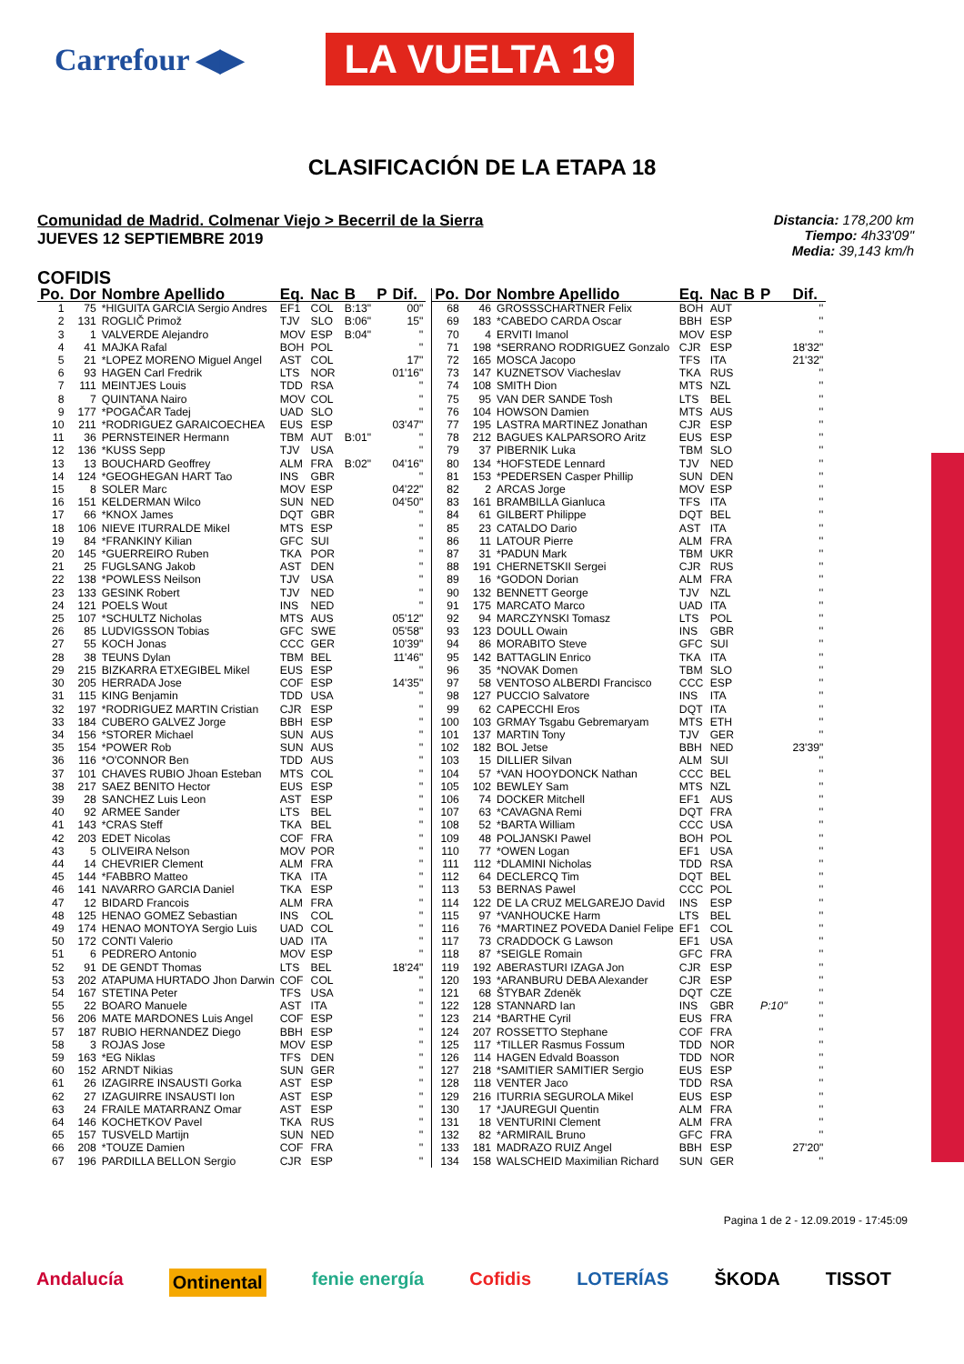Carrefour ◀▶ LA VUELTA 19
CLASIFICACIÓN DE LA ETAPA 18
Comunidad de Madrid. Colmenar Viejo > Becerril de la Sierra
JUEVES 12 SEPTIEMBRE 2019
Distancia: 178,200 km
Tiempo: 4h33'09"
Media: 39,143 km/h
COFIDIS
| Po. | Dor | Nombre Apellido | Eq. | Nac | B | P | Dif. |
| --- | --- | --- | --- | --- | --- | --- | --- |
| 1 | 75 | *HIGUITA GARCIA Sergio Andres | EF1 | COL | B:13" | | 00" |
| 2 | 131 | ROGLIČ Primož | TJV | SLO | B:06" | | 15" |
| 3 | 1 | VALVERDE Alejandro | MOV | ESP | B:04" | | '' |
| 4 | 41 | MAJKA Rafal | BOH | POL | | | '' |
| 5 | 21 | *LOPEZ MORENO Miguel Angel | AST | COL | | | 17" |
| 6 | 93 | HAGEN Carl Fredrik | LTS | NOR | | | 01'16" |
| 7 | 111 | MEINTJES Louis | TDD | RSA | | | '' |
| 8 | 7 | QUINTANA Nairo | MOV | COL | | | '' |
| 9 | 177 | *POGAČAR Tadej | UAD | SLO | | | '' |
| 10 | 211 | *RODRIGUEZ GARAICOECHEA | EUS | ESP | | | 03'47" |
| 11 | 36 | PERNSTEINER Hermann | TBM | AUT | B:01" | | '' |
| 12 | 136 | *KUSS Sepp | TJV | USA | | | '' |
| 13 | 13 | BOUCHARD Geoffrey | ALM | FRA | B:02" | | 04'16" |
| 14 | 124 | *GEOGHEGAN HART Tao | INS | GBR | | | '' |
| 15 | 8 | SOLER Marc | MOV | ESP | | | 04'22" |
| 16 | 151 | KELDERMAN Wilco | SUN | NED | | | 04'50" |
| 17 | 66 | *KNOX James | DQT | GBR | | | '' |
| 18 | 106 | NIEVE ITURRALDE Mikel | MTS | ESP | | | '' |
| 19 | 84 | *FRANKINY Kilian | GFC | SUI | | | '' |
| 20 | 145 | *GUERREIRO Ruben | TKA | POR | | | '' |
| 21 | 25 | FUGLSANG Jakob | AST | DEN | | | '' |
| 22 | 138 | *POWLESS Neilson | TJV | USA | | | '' |
| 23 | 133 | GESINK Robert | TJV | NED | | | '' |
| 24 | 121 | POELS Wout | INS | NED | | | '' |
| 25 | 107 | *SCHULTZ Nicholas | MTS | AUS | | | 05'12" |
| 26 | 85 | LUDVIGSSON Tobias | GFC | SWE | | | 05'58" |
| 27 | 55 | KOCH Jonas | CCC | GER | | | 10'39" |
| 28 | 38 | TEUNS Dylan | TBM | BEL | | | 11'46" |
| 29 | 215 | BIZKARRA ETXEGIBEL Mikel | EUS | ESP | | | '' |
| 30 | 205 | HERRADA Jose | COF | ESP | | | 14'35" |
| 31 | 115 | KING Benjamin | TDD | USA | | | '' |
| 32 | 197 | *RODRIGUEZ MARTIN Cristian | CJR | ESP | | | '' |
| 33 | 184 | CUBERO GALVEZ Jorge | BBH | ESP | | | '' |
| 34 | 156 | *STORER Michael | SUN | AUS | | | '' |
| 35 | 154 | *POWER Rob | SUN | AUS | | | '' |
| 36 | 116 | *O'CONNOR Ben | TDD | AUS | | | '' |
| 37 | 101 | CHAVES RUBIO Jhoan Esteban | MTS | COL | | | '' |
| 38 | 217 | SAEZ BENITO Hector | EUS | ESP | | | '' |
| 39 | 28 | SANCHEZ Luis Leon | AST | ESP | | | '' |
| 40 | 92 | ARMEE Sander | LTS | BEL | | | '' |
| 41 | 143 | *CRAS Steff | TKA | BEL | | | '' |
| 42 | 203 | EDET Nicolas | COF | FRA | | | '' |
| 43 | 5 | OLIVEIRA Nelson | MOV | POR | | | '' |
| 44 | 14 | CHEVRIER Clement | ALM | FRA | | | '' |
| 45 | 144 | *FABBRO Matteo | TKA | ITA | | | '' |
| 46 | 141 | NAVARRO GARCIA Daniel | TKA | ESP | | | '' |
| 47 | 12 | BIDARD Francois | ALM | FRA | | | '' |
| 48 | 125 | HENAO GOMEZ Sebastian | INS | COL | | | '' |
| 49 | 174 | HENAO MONTOYA Sergio Luis | UAD | COL | | | '' |
| 50 | 172 | CONTI Valerio | UAD | ITA | | | '' |
| 51 | 6 | PEDRERO Antonio | MOV | ESP | | | '' |
| 52 | 91 | DE GENDT Thomas | LTS | BEL | | | 18'24" |
| 53 | 202 | ATAPUMA HURTADO Jhon Darwin | COF | COL | | | '' |
| 54 | 167 | STETINA Peter | TFS | USA | | | '' |
| 55 | 22 | BOARO Manuele | AST | ITA | | | '' |
| 56 | 206 | MATE MARDONES Luis Angel | COF | ESP | | | '' |
| 57 | 187 | RUBIO HERNANDEZ Diego | BBH | ESP | | | '' |
| 58 | 3 | ROJAS Jose | MOV | ESP | | | '' |
| 59 | 163 | *EG Niklas | TFS | DEN | | | '' |
| 60 | 152 | ARNDT Nikias | SUN | GER | | | '' |
| 61 | 26 | IZAGIRRE INSAUSTI Gorka | AST | ESP | | | '' |
| 62 | 27 | IZAGUIRRE INSAUSTI Ion | AST | ESP | | | '' |
| 63 | 24 | FRAILE MATARRANZ Omar | AST | ESP | | | '' |
| 64 | 146 | KOCHETKOV Pavel | TKA | RUS | | | '' |
| 65 | 157 | TUSVELD Martijn | SUN | NED | | | '' |
| 66 | 208 | *TOUZE Damien | COF | FRA | | | '' |
| 67 | 196 | PARDILLA BELLON Sergio | CJR | ESP | | | '' |
| Po. | Dor | Nombre Apellido | Eq. | Nac | B | P | Dif. |
| --- | --- | --- | --- | --- | --- | --- | --- |
| 68 | 46 | GROSSSCHARTNER Felix | BOH | AUT | | | '' |
| 69 | 183 | *CABEDO CARDA Oscar | BBH | ESP | | | '' |
| 70 | 4 | ERVITI Imanol | MOV | ESP | | | '' |
| 71 | 198 | *SERRANO RODRIGUEZ Gonzalo | CJR | ESP | | | 18'32" |
| 72 | 165 | MOSCA Jacopo | TFS | ITA | | | 21'32" |
| 73 | 147 | KUZNETSOV Viacheslav | TKA | RUS | | | '' |
| 74 | 108 | SMITH Dion | MTS | NZL | | | '' |
| 75 | 95 | VAN DER SANDE Tosh | LTS | BEL | | | '' |
| 76 | 104 | HOWSON Damien | MTS | AUS | | | '' |
| 77 | 195 | LASTRA MARTINEZ Jonathan | CJR | ESP | | | '' |
| 78 | 212 | BAGUES KALPARSORO Aritz | EUS | ESP | | | '' |
| 79 | 37 | PIBERNIK Luka | TBM | SLO | | | '' |
| 80 | 134 | *HOFSTEDE Lennard | TJV | NED | | | '' |
| 81 | 153 | *PEDERSEN Casper Phillip | SUN | DEN | | | '' |
| 82 | 2 | ARCAS Jorge | MOV | ESP | | | '' |
| 83 | 161 | BRAMBILLA Gianluca | TFS | ITA | | | '' |
| 84 | 61 | GILBERT Philippe | DQT | BEL | | | '' |
| 85 | 23 | CATALDO Dario | AST | ITA | | | '' |
| 86 | 11 | LATOUR Pierre | ALM | FRA | | | '' |
| 87 | 31 | *PADUN Mark | TBM | UKR | | | '' |
| 88 | 191 | CHERNETSKII Sergei | CJR | RUS | | | '' |
| 89 | 16 | *GODON Dorian | ALM | FRA | | | '' |
| 90 | 132 | BENNETT George | TJV | NZL | | | '' |
| 91 | 175 | MARCATO Marco | UAD | ITA | | | '' |
| 92 | 94 | MARCZYNSKI Tomasz | LTS | POL | | | '' |
| 93 | 123 | DOULL Owain | INS | GBR | | | '' |
| 94 | 86 | MORABITO Steve | GFC | SUI | | | '' |
| 95 | 142 | BATTAGLIN Enrico | TKA | ITA | | | '' |
| 96 | 35 | *NOVAK Domen | TBM | SLO | | | '' |
| 97 | 58 | VENTOSO ALBERDI Francisco | CCC | ESP | | | '' |
| 98 | 127 | PUCCIO Salvatore | INS | ITA | | | '' |
| 99 | 62 | CAPECCHI Eros | DQT | ITA | | | '' |
| 100 | 103 | GRMAY Tsgabu Gebremaryam | MTS | ETH | | | '' |
| 101 | 137 | MARTIN Tony | TJV | GER | | | '' |
| 102 | 182 | BOL Jetse | BBH | NED | | | 23'39" |
| 103 | 15 | DILLIER Silvan | ALM | SUI | | | '' |
| 104 | 57 | *VAN HOOYDONCK Nathan | CCC | BEL | | | '' |
| 105 | 102 | BEWLEY Sam | MTS | NZL | | | '' |
| 106 | 74 | DOCKER Mitchell | EF1 | AUS | | | '' |
| 107 | 63 | *CAVAGNA Remi | DQT | FRA | | | '' |
| 108 | 52 | *BARTA William | CCC | USA | | | '' |
| 109 | 48 | POLJANSKI Pawel | BOH | POL | | | '' |
| 110 | 77 | *OWEN Logan | EF1 | USA | | | '' |
| 111 | 112 | *DLAMINI Nicholas | TDD | RSA | | | '' |
| 112 | 64 | DECLERCQ Tim | DQT | BEL | | | '' |
| 113 | 53 | BERNAS Pawel | CCC | POL | | | '' |
| 114 | 122 | DE LA CRUZ MELGAREJO David | INS | ESP | | | '' |
| 115 | 97 | *VANHOUCKE Harm | LTS | BEL | | | '' |
| 116 | 76 | *MARTINEZ POVEDA Daniel Felipe | EF1 | COL | | | '' |
| 117 | 73 | CRADDOCK G Lawson | EF1 | USA | | | '' |
| 118 | 87 | *SEIGLE Romain | GFC | FRA | | | '' |
| 119 | 192 | ABERASTURI IZAGA Jon | CJR | ESP | | | '' |
| 120 | 193 | *ARANBURU DEBA Alexander | CJR | ESP | | | '' |
| 121 | 68 | ŠTYBAR Zdeněk | DQT | CZE | | | '' |
| 122 | 128 | STANNARD Ian | INS | GBR | | P:10" | '' |
| 123 | 214 | *BARTHE Cyril | EUS | FRA | | | '' |
| 124 | 207 | ROSSETTO Stephane | COF | FRA | | | '' |
| 125 | 117 | *TILLER Rasmus Fossum | TDD | NOR | | | '' |
| 126 | 114 | HAGEN Edvald Boasson | TDD | NOR | | | '' |
| 127 | 218 | *SAMITIER SAMITIER Sergio | EUS | ESP | | | '' |
| 128 | 118 | VENTER Jaco | TDD | RSA | | | '' |
| 129 | 216 | ITURRIA SEGUROLA Mikel | EUS | ESP | | | '' |
| 130 | 17 | *JAUREGUI Quentin | ALM | FRA | | | '' |
| 131 | 18 | VENTURINI Clement | ALM | FRA | | | '' |
| 132 | 82 | *ARMIRAIL Bruno | GFC | FRA | | | '' |
| 133 | 181 | MADRAZO RUIZ Angel | BBH | ESP | | | 27'20" |
| 134 | 158 | WALSCHEID Maximilian Richard | SUN | GER | | | '' |
Pagina 1 de 2 - 12.09.2019 - 17:45:09
Andalucía Ontinental fenie energía Cofidis LOTERÍAS ŠKODA TISSOT